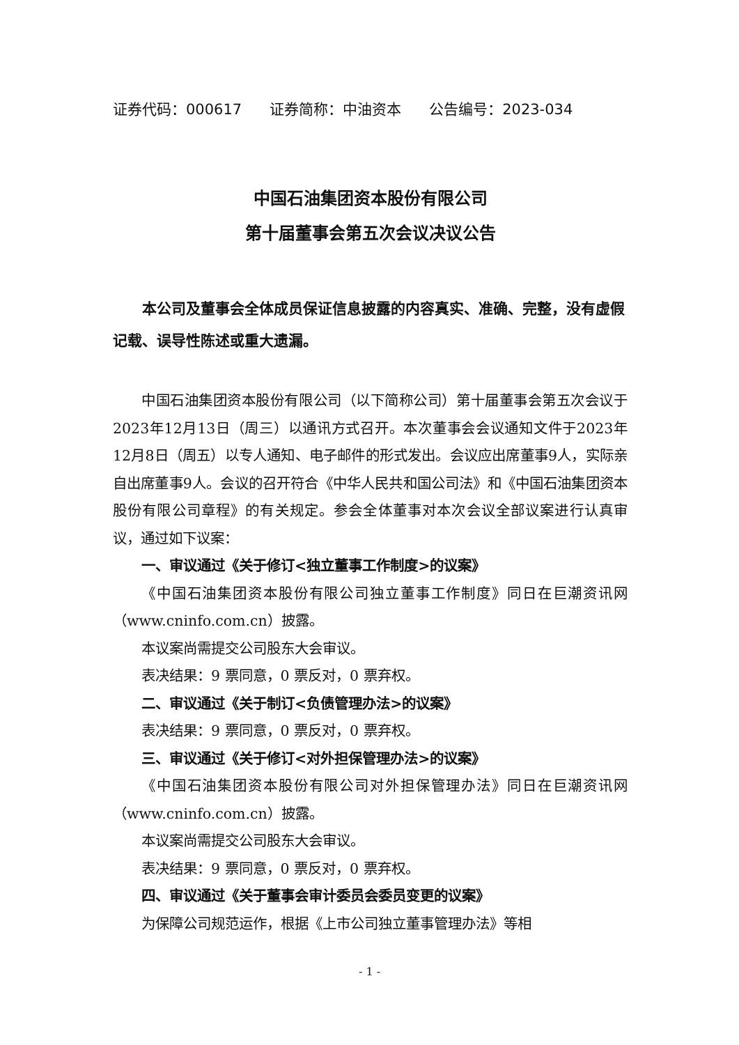证券代码：000617 证券简称：中油资本 公告编号：2023-034
中国石油集团资本股份有限公司
第十届董事会第五次会议决议公告
本公司及董事会全体成员保证信息披露的内容真实、准确、完整，没有虚假记载、误导性陈述或重大遗漏。
中国石油集团资本股份有限公司（以下简称公司）第十届董事会第五次会议于2023年12月13日（周三）以通讯方式召开。本次董事会会议通知文件于2023年12月8日（周五）以专人通知、电子邮件的形式发出。会议应出席董事9人，实际亲自出席董事9人。会议的召开符合《中华人民共和国公司法》和《中国石油集团资本股份有限公司章程》的有关规定。参会全体董事对本次会议全部议案进行认真审议，通过如下议案：
一、审议通过《关于修订<独立董事工作制度>的议案》
《中国石油集团资本股份有限公司独立董事工作制度》同日在巨潮资讯网（www.cninfo.com.cn）披露。
本议案尚需提交公司股东大会审议。
表决结果：9 票同意，0 票反对，0 票弃权。
二、审议通过《关于制订<负债管理办法>的议案》
表决结果：9 票同意，0 票反对，0 票弃权。
三、审议通过《关于修订<对外担保管理办法>的议案》
《中国石油集团资本股份有限公司对外担保管理办法》同日在巨潮资讯网（www.cninfo.com.cn）披露。
本议案尚需提交公司股东大会审议。
表决结果：9 票同意，0 票反对，0 票弃权。
四、审议通过《关于董事会审计委员会委员变更的议案》
为保障公司规范运作，根据《上市公司独立董事管理办法》等相
- 1 -